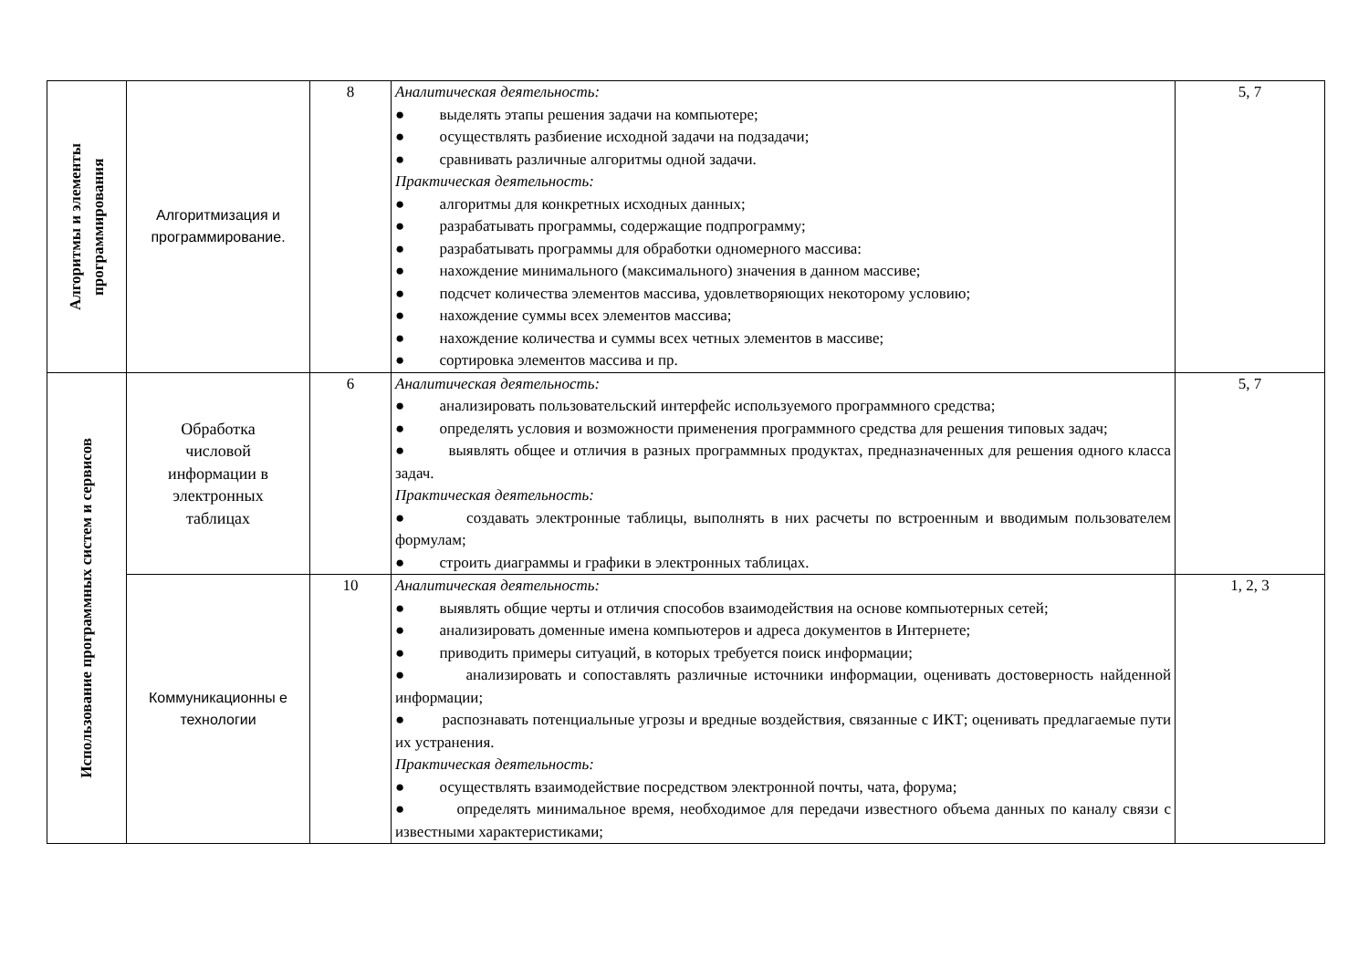| Алгоритмы и элементы программирования | Алгоритмизация и программирование. | 8 | Аналитическая деятельность: ● выделять этапы решения задачи на компьютере; ● осуществлять разбиение исходной задачи на подзадачи; ● сравнивать различные алгоритмы одной задачи. Практическая деятельность: ● алгоритмы для конкретных исходных данных; ● разрабатывать программы, содержащие подпрограмму; ● разрабатывать программы для обработки одномерного массива: ● нахождение минимального (максимального) значения в данном массиве; ● подсчет количества элементов массива, удовлетворяющих некоторому условию; ● нахождение суммы всех элементов массива; ● нахождение количества и суммы всех четных элементов в массиве; ● сортировка элементов массива и пр. | 5, 7 |
| Использование программных систем и сервисов | Обработка числовой информации в электронных таблицах | 6 | Аналитическая деятельность: ● анализировать пользовательский интерфейс используемого программного средства; ● определять условия и возможности применения программного средства для решения типовых задач; ● выявлять общее и отличия в разных программных продуктах, предназначенных для решения одного класса задач. Практическая деятельность: ● создавать электронные таблицы, выполнять в них расчеты по встроенным и вводимым пользователем формулам; ● строить диаграммы и графики в электронных таблицах. | 5, 7 |
| | Коммуникационны е технологии | 10 | Аналитическая деятельность: ● выявлять общие черты и отличия способов взаимодействия на основе компьютерных сетей; ● анализировать доменные имена компьютеров и адреса документов в Интернете; ● приводить примеры ситуаций, в которых требуется поиск информации; ● анализировать и сопоставлять различные источники информации, оценивать достоверность найденной информации; ● распознавать потенциальные угрозы и вредные воздействия, связанные с ИКТ; оценивать предлагаемые пути их устранения. Практическая деятельность: ● осуществлять взаимодействие посредством электронной почты, чата, форума; ● определять минимальное время, необходимое для передачи известного объема данных по каналу связи с известными характеристиками; | 1, 2, 3 |